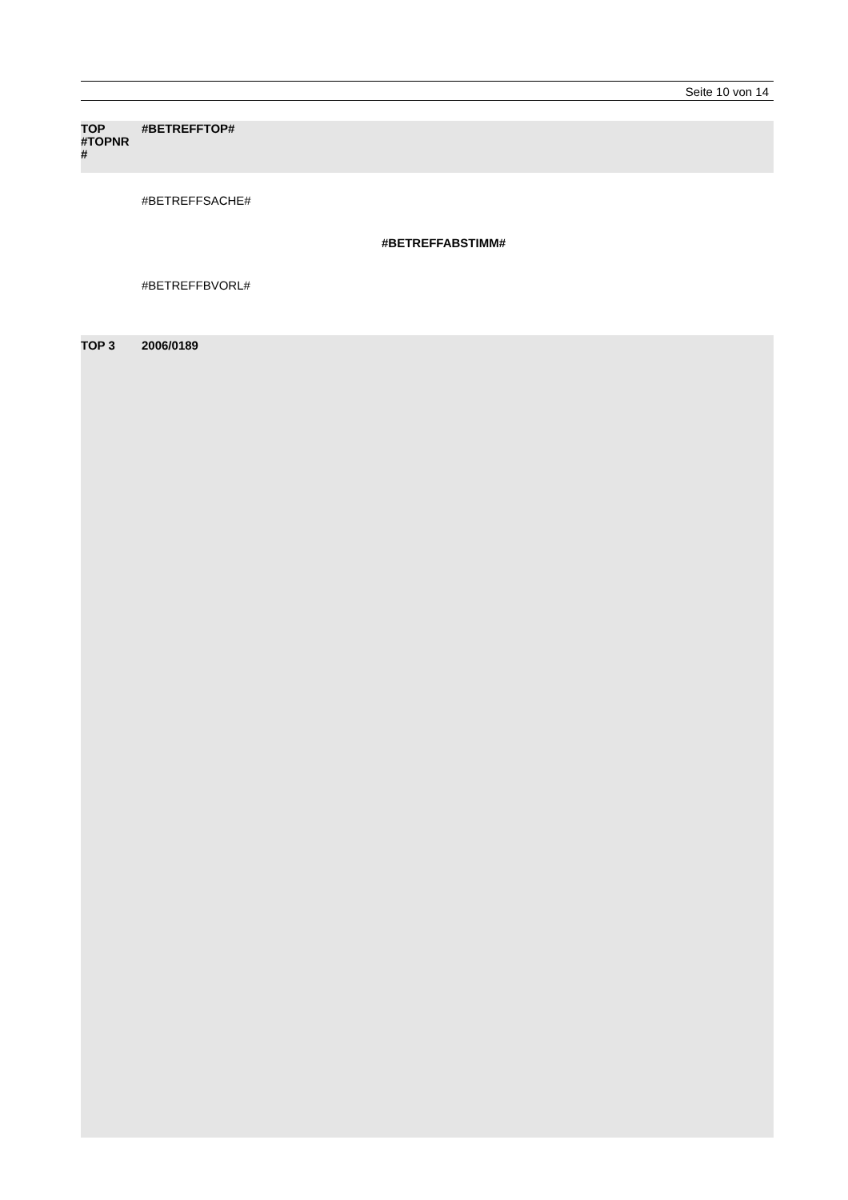Seite 10 von 14
TOP
#TOPNR
#
#BETREFFTOP#
#BETREFFSACHE#
#BETREFFABSTIMM#
#BETREFFBVORL#
TOP 3 2006/0189